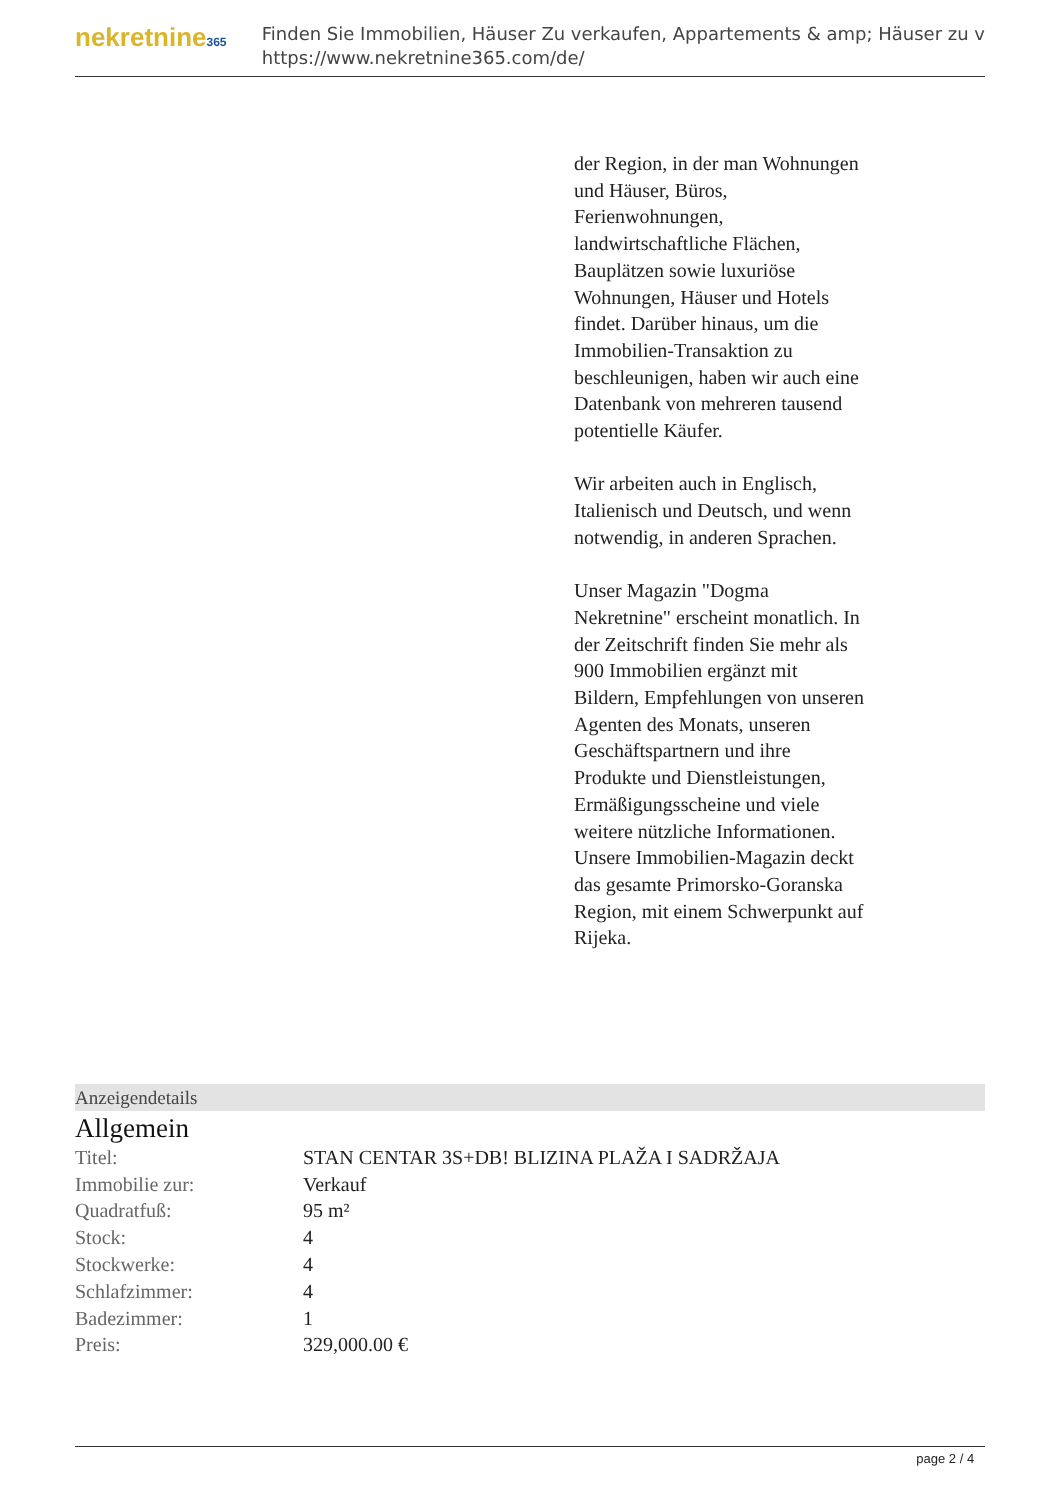nekretnine365
Finden Sie Immobilien, Häuser Zu verkaufen, Appartements & amp; Häuser zu v
https://www.nekretnine365.com/de/
der Region, in der man Wohnungen und Häuser, Büros, Ferienwohnungen, landwirtschaftliche Flächen, Bauplätzen sowie luxuriöse Wohnungen, Häuser und Hotels findet. Darüber hinaus, um die Immobilien-Transaktion zu beschleunigen, haben wir auch eine Datenbank von mehreren tausend potentielle Käufer.
Wir arbeiten auch in Englisch, Italienisch und Deutsch, und wenn notwendig, in anderen Sprachen.
Unser Magazin "Dogma Nekretnine" erscheint monatlich. In der Zeitschrift finden Sie mehr als 900 Immobilien ergänzt mit Bildern, Empfehlungen von unseren Agenten des Monats, unseren Geschäftspartnern und ihre Produkte und Dienstleistungen, Ermäßigungsscheine und viele weitere nützliche Informationen. Unsere Immobilien-Magazin deckt das gesamte Primorsko-Goranska Region, mit einem Schwerpunkt auf Rijeka.
Anzeigendetails
Allgemein
| Titel: | STAN CENTAR 3S+DB! BLIZINA PLAŽA I SADRŽAJA |
| Immobilie zur: | Verkauf |
| Quadratfuß: | 95 m² |
| Stock: | 4 |
| Stockwerke: | 4 |
| Schlafzimmer: | 4 |
| Badezimmer: | 1 |
| Preis: | 329,000.00 € |
page 2 / 4